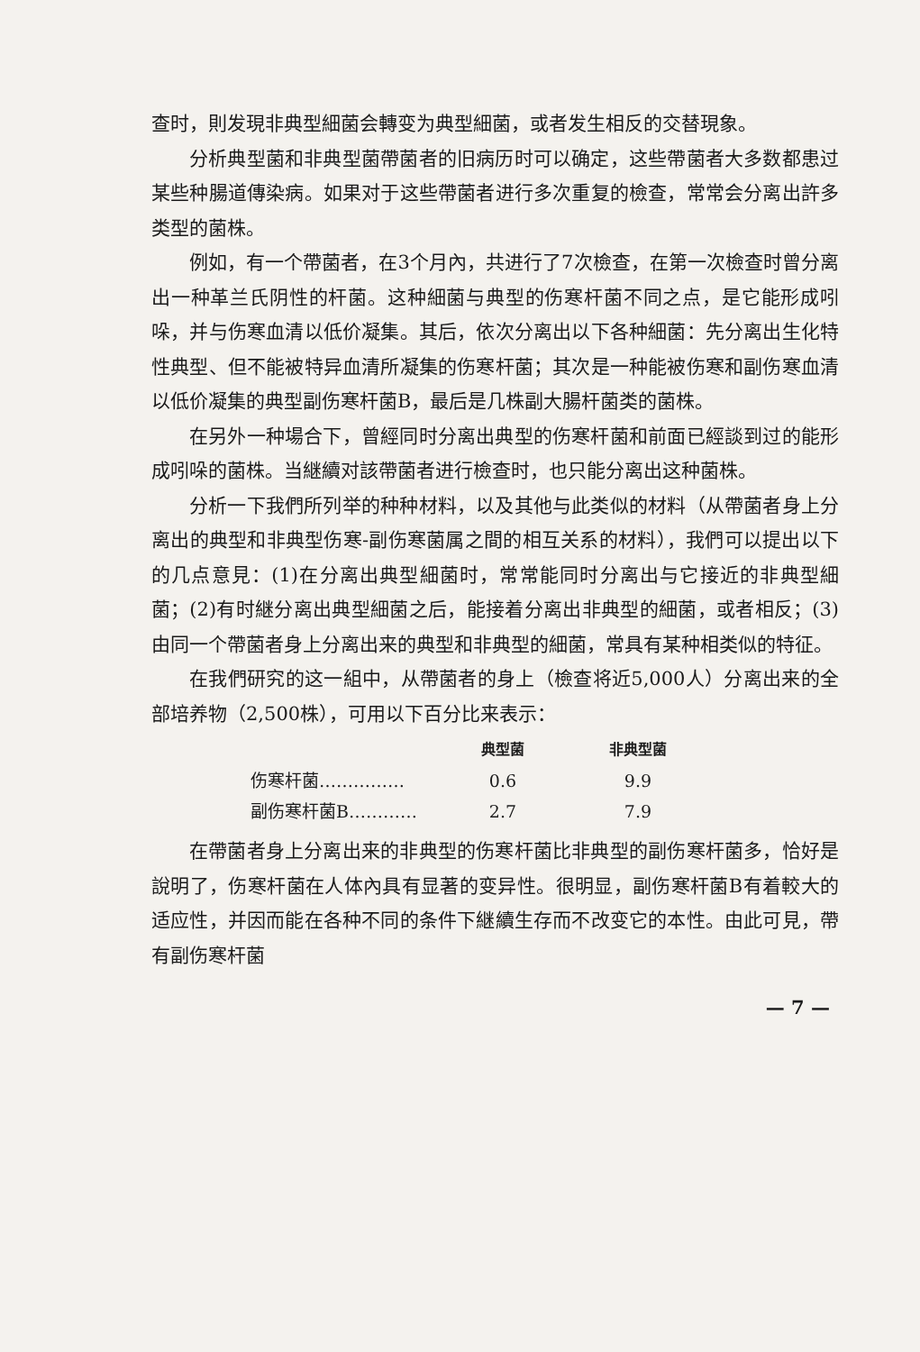查时，則发現非典型細菌会轉变为典型細菌，或者发生相反的交替現象。
分析典型菌和非典型菌帶菌者的旧病历时可以确定，这些帶菌者大多数都患过某些种腸道傳染病。如果对于这些帶菌者进行多次重复的檢查，常常会分离出許多类型的菌株。
例如，有一个帶菌者，在3个月內，共进行了7次檢查，在第一次檢查时曾分离出一种革兰氏阴性的杆菌。这种細菌与典型的伤寒杆菌不同之点，是它能形成吲哚，并与伤寒血清以低价凝集。其后，依次分离出以下各种細菌：先分离出生化特性典型、但不能被特异血清所凝集的伤寒杆菌；其次是一种能被伤寒和副伤寒血清以低价凝集的典型副伤寒杆菌B，最后是几株副大腸杆菌类的菌株。
在另外一种場合下，曾經同时分离出典型的伤寒杆菌和前面已經談到过的能形成吲哚的菌株。当継續对該帶菌者进行檢查时，也只能分离出这种菌株。
分析一下我們所列举的种种材料，以及其他与此类似的材料（从帶菌者身上分离出的典型和非典型伤寒-副伤寒菌属之間的相互关系的材料），我們可以提出以下的几点意見：(1)在分离出典型細菌时，常常能同时分离出与它接近的非典型細菌；(2)有时継分离出典型細菌之后，能接着分离出非典型的細菌，或者相反；(3)由同一个帶菌者身上分离出来的典型和非典型的細菌，常具有某种相类似的特征。
在我們研究的这一組中，从帶菌者的身上（檢查将近5,000人）分离出来的全部培养物（2,500株），可用以下百分比来表示：
| | 典型菌 | 非典型菌 |
| --- | --- | --- |
| 伤寒杆菌…………… | 0.6 | 9.9 |
| 副伤寒杆菌B………… | 2.7 | 7.9 |
在帶菌者身上分离出来的非典型的伤寒杆菌比非典型的副伤寒杆菌多，恰好是說明了，伤寒杆菌在人体內具有显著的变异性。很明显，副伤寒杆菌B有着較大的适应性，并因而能在各种不同的条件下継續生存而不改变它的本性。由此可見，帶有副伤寒杆菌
— 7 —